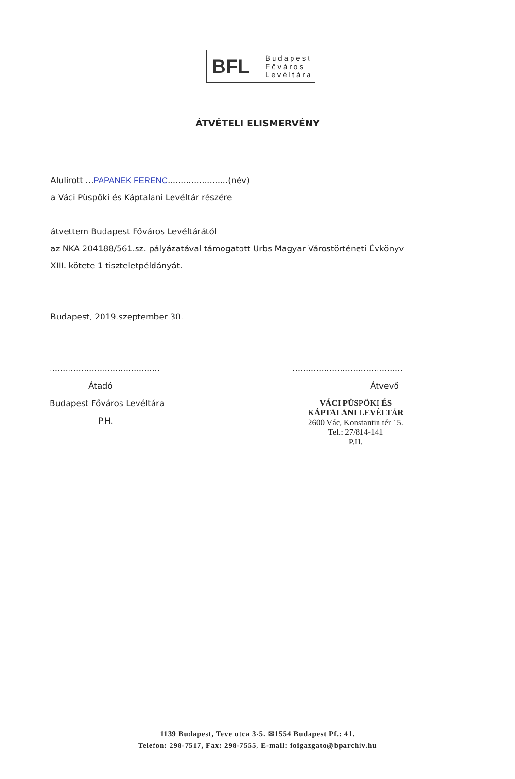BFL
Budapest
Főváros
Levéltára
ÁTVÉTELI ELISMERVÉNY
Alulírott ...PAPANEK FERENC.......................(név)
a Váci Püspöki és Káptalani Levéltár részére
átvettem Budapest Főváros Levéltárától
az NKA 204188/561.sz. pályázatával támogatott Urbs Magyar Várostörténeti Évkönyv
XIII. kötete 1 tiszteletpéldányát.
Budapest, 2019.szeptember 30.
..........................................
Átadó
Budapest Főváros Levéltára
P.H.
..........................................
Átvevő
VÁCI PÜSPÖKI ÉS
KÁPTALANI LEVÉLTÁR
2600 Vác, Konstantin tér 15.
Tel.: 27/814-141
P.H.
1139 Budapest, Teve utca 3-5. ✉1554 Budapest Pf.: 41.
Telefon: 298-7517, Fax: 298-7555, E-mail: foigazgato@bparchiv.hu